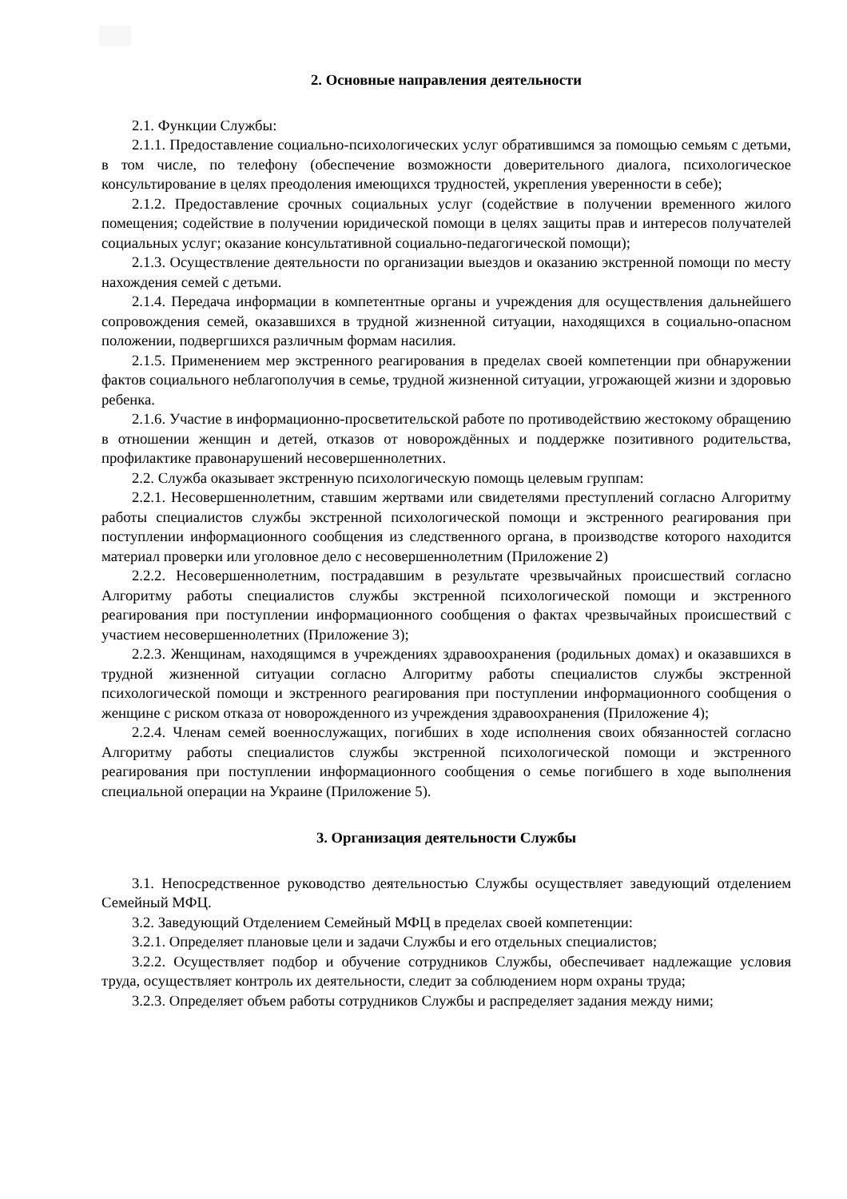2. Основные направления деятельности
2.1. Функции Службы:
2.1.1. Предоставление социально-психологических услуг обратившимся за помощью семьям с детьми, в том числе, по телефону (обеспечение возможности доверительного диалога, психологическое консультирование в целях преодоления имеющихся трудностей, укрепления уверенности в себе);
2.1.2. Предоставление срочных социальных услуг (содействие в получении временного жилого помещения; содействие в получении юридической помощи в целях защиты прав и интересов получателей социальных услуг; оказание консультативной социально-педагогической помощи);
2.1.3. Осуществление деятельности по организации выездов и оказанию экстренной помощи по месту нахождения семей с детьми.
2.1.4. Передача информации в компетентные органы и учреждения для осуществления дальнейшего сопровождения семей, оказавшихся в трудной жизненной ситуации, находящихся в социально-опасном положении, подвергшихся различным формам насилия.
2.1.5. Применением мер экстренного реагирования в пределах своей компетенции при обнаружении фактов социального неблагополучия в семье, трудной жизненной ситуации, угрожающей жизни и здоровью ребенка.
2.1.6. Участие в информационно-просветительской работе по противодействию жестокому обращению в отношении женщин и детей, отказов от новорождённых и поддержке позитивного родительства, профилактике правонарушений несовершеннолетних.
2.2. Служба оказывает экстренную психологическую помощь целевым группам:
2.2.1. Несовершеннолетним, ставшим жертвами или свидетелями преступлений согласно Алгоритму работы специалистов службы экстренной психологической помощи и экстренного реагирования при поступлении информационного сообщения из следственного органа, в производстве которого находится материал проверки или уголовное дело с несовершеннолетним (Приложение 2)
2.2.2. Несовершеннолетним, пострадавшим в результате чрезвычайных происшествий согласно Алгоритму работы специалистов службы экстренной психологической помощи и экстренного реагирования при поступлении информационного сообщения о фактах чрезвычайных происшествий с участием несовершеннолетних (Приложение 3);
2.2.3. Женщинам, находящимся в учреждениях здравоохранения (родильных домах) и оказавшихся в трудной жизненной ситуации согласно Алгоритму работы специалистов службы экстренной психологической помощи и экстренного реагирования при поступлении информационного сообщения о женщине с риском отказа от новорожденного из учреждения здравоохранения (Приложение 4);
2.2.4. Членам семей военнослужащих, погибших в ходе исполнения своих обязанностей согласно Алгоритму работы специалистов службы экстренной психологической помощи и экстренного реагирования при поступлении информационного сообщения о семье погибшего в ходе выполнения специальной операции на Украине (Приложение 5).
3. Организация деятельности Службы
3.1. Непосредственное руководство деятельностью Службы осуществляет заведующий отделением Семейный МФЦ.
3.2. Заведующий Отделением Семейный МФЦ в пределах своей компетенции:
3.2.1. Определяет плановые цели и задачи Службы и его отдельных специалистов;
3.2.2. Осуществляет подбор и обучение сотрудников Службы, обеспечивает надлежащие условия труда, осуществляет контроль их деятельности, следит за соблюдением норм охраны труда;
3.2.3. Определяет объем работы сотрудников Службы и распределяет задания между ними;